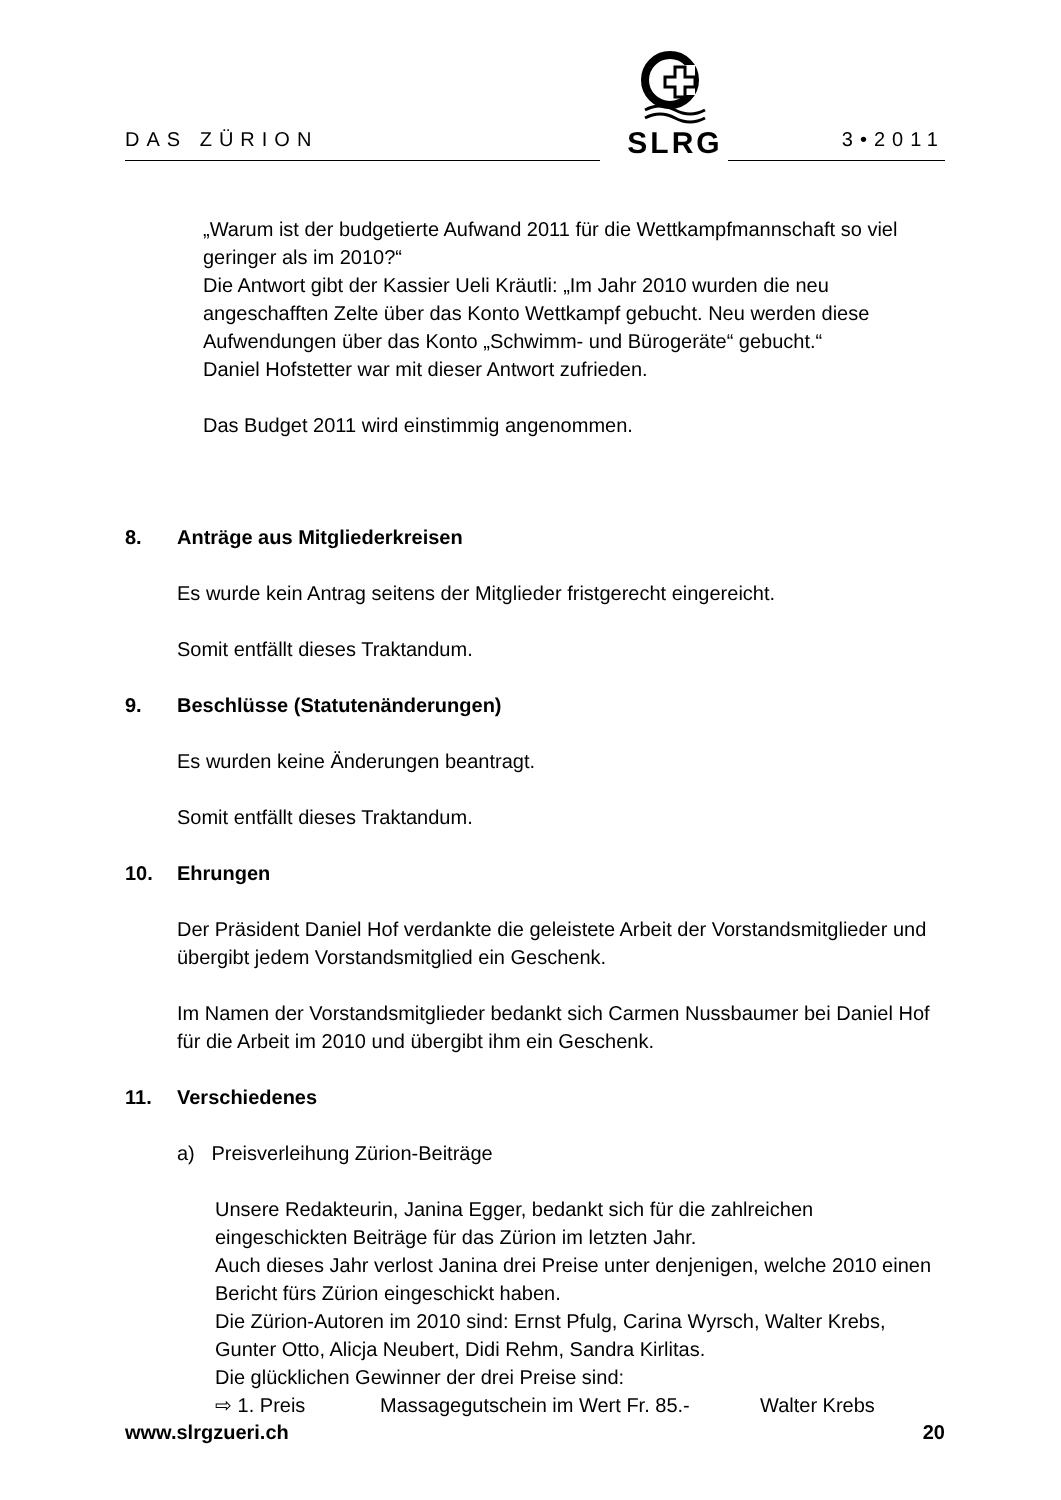SLRG
DAS ZÜRION 3•2011
„Warum ist der budgetierte Aufwand 2011 für die Wettkampfmannschaft so viel geringer als im 2010?“
Die Antwort gibt der Kassier Ueli Kräutli: „Im Jahr 2010 wurden die neu angeschafften Zelte über das Konto Wettkampf gebucht. Neu werden diese Aufwendungen über das Konto „Schwimm- und Bürogeräte“ gebucht.“
Daniel Hofstetter war mit dieser Antwort zufrieden.
Das Budget 2011 wird einstimmig angenommen.
8. Anträge aus Mitgliederkreisen
Es wurde kein Antrag seitens der Mitglieder fristgerecht eingereicht.
Somit entfällt dieses Traktandum.
9. Beschlüsse (Statutenänderungen)
Es wurden keine Änderungen beantragt.
Somit entfällt dieses Traktandum.
10. Ehrungen
Der Präsident Daniel Hof verdankte die geleistete Arbeit der Vorstandsmitglieder und übergibt jedem Vorstandsmitglied ein Geschenk.
Im Namen der Vorstandsmitglieder bedankt sich Carmen Nussbaumer bei Daniel Hof für die Arbeit im 2010 und übergibt ihm ein Geschenk.
11. Verschiedenes
a) Preisverleihung Zürion-Beiträge
Unsere Redakteurin, Janina Egger, bedankt sich für die zahlreichen eingeschickten Beiträge für das Zürion im letzten Jahr.
Auch dieses Jahr verlost Janina drei Preise unter denjenigen, welche 2010 einen Bericht fürs Zürion eingeschickt haben.
Die Zürion-Autoren im 2010 sind: Ernst Pfulg, Carina Wyrsch, Walter Krebs, Gunter Otto, Alicja Neubert, Didi Rehm, Sandra Kirlitas.
Die glücklichen Gewinner der drei Preise sind:
⇨ 1. Preis Massagegutschein im Wert Fr. 85.- Walter Krebs
www.slrgzueri.ch 20